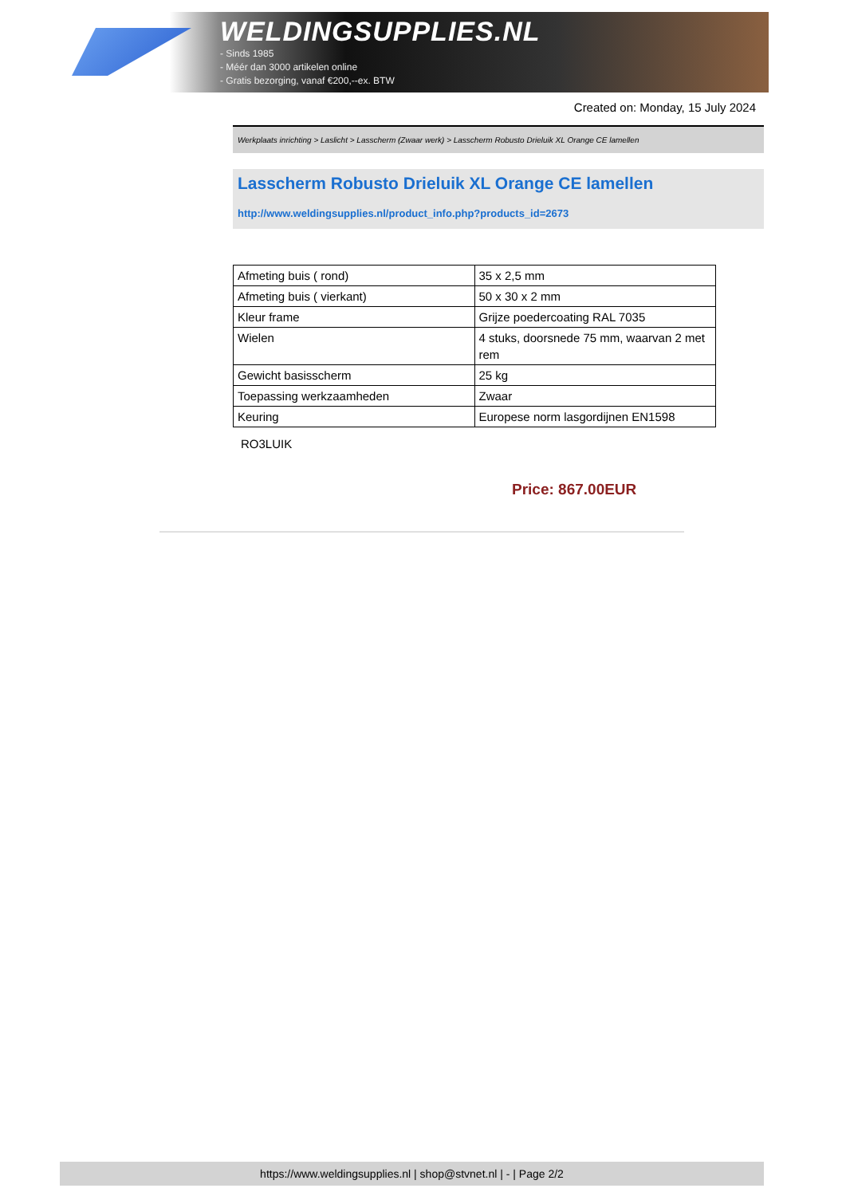WELDINGSUPPLIES.NL
- Sinds 1985
- Méér dan 3000 artikelen online
- Gratis bezorging, vanaf €200,--ex. BTW
Created on: Monday, 15 July 2024
Werkplaats inrichting > Laslicht > Lasscherm (Zwaar werk) > Lasscherm Robusto Drieluik XL Orange CE lamellen
Lasscherm Robusto Drieluik XL Orange CE lamellen
http://www.weldingsupplies.nl/product_info.php?products_id=2673
| Afmeting buis ( rond) | 35 x 2,5 mm |
| Afmeting buis ( vierkant) | 50 x 30 x 2 mm |
| Kleur frame | Grijze poedercoating RAL 7035 |
| Wielen | 4 stuks, doorsnede 75 mm, waarvan 2 met rem |
| Gewicht basisscherm | 25 kg |
| Toepassing werkzaamheden | Zwaar |
| Keuring | Europese norm lasgordijnen EN1598 |
RO3LUIK
Price: 867.00EUR
https://www.weldingsupplies.nl | shop@stvnet.nl | - | Page 2/2